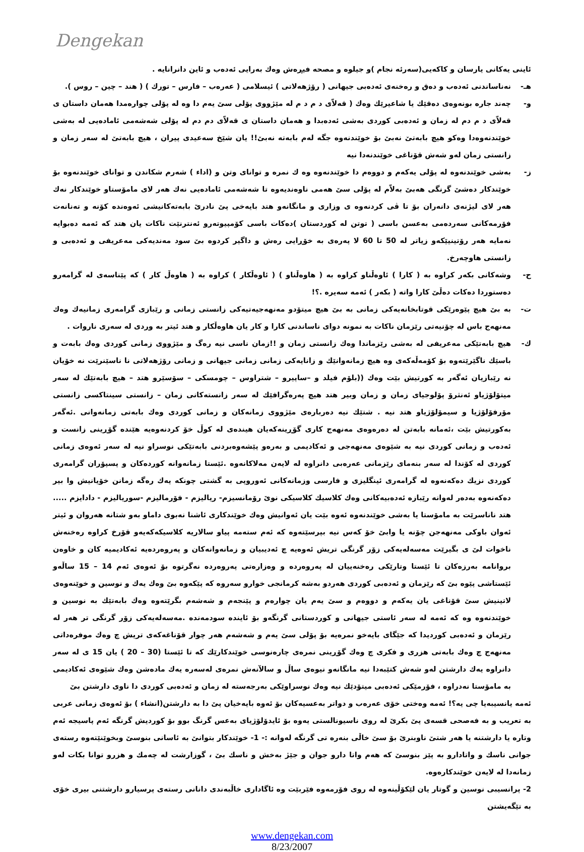Dengekan
ئاینی یەكانی یارسان و كاكەیی(سەرئە نجام )و جیلوە و مصحە فیڕەش وەك بەرایی ئەدەب و ئاین دانرانایە .
هـ- نەناساندنی ئەدەب و دەق و رەخنەی ئەدەبی جیهانی ( رۆژهەلاتی ) ئیسلامی ( عەرەب – فارس – تورك ) ( هند – چین – روس ).
و- چەند جارە بونەوەی دەقێك یا شاعیرێك وەك ( قەلاّی د م د م لە مێژووی پۆلی سێ یەم دا وە لە پۆلی چوارەمدا هەمان داستان ی قەلاّی د م دم لە زمان و ئەدەبی كوردی بەشی ئەدەبدا و هەمان داستان ی قەلاّی دم دم لە پۆلی شەشەمی ئامادەیی لە بەشی خوێندنەوەدا وەكو هیچ بابەتێ نەبێ بۆ خوێندنەوە جگە لەم بابەتە نەبێ!! یان شێخ سەعیدی پیران ، هیچ بابەتێ لە سەر زمان و زانستی زمان لەو شەش قۆناغی خوێندنەدا نیە
ز- بەشی خوێندنەوە لە پۆلی یەكەم و دووەم دا خوێندنەوە وە ك نمرە و توانای وتن و (اداء ) شەرم شكاندن و توانای خوێندنەوە بۆ خوێندكار دەشێ گرنگی هەبێ بەلاّم لە پۆلی سێ هەمی ناوەندیەوە تا شەشەمی ئامادەیی نەك هەر لای مامۆستاو خوێندكار نەك هەر لای لیژنەی دانەران بۆ تا ڤی كردنەوە ی وزاری و مانگانەو هتد بایەخی پێ نادرێ بابەتەكانیشی ئەوەندە كۆنە و تەنانەت فۆرمەكانی سەردەمی بەعسن باسی ( توتن لە كوردستان )دەكات باسی كۆمپیوتەرو ئەنترنێت ناكات یان هتد كە ئەمە دەبوایە نەمایە هەر رۆتینیێكەو زیاتر لە 50 تا 60 لا پەرەی بە خۆڕایی رەش و داگیر كردوە بێ سود مەندیەكی مەعریفی و ئەدەبی و زانستی هاوچەرخ.
ح- وشەكانی بكەر كراوە بە ( كارا ) ئاوەڵناو كراوە بە ( هاوەڵناو ) ( ئاوەڵكار ) كراوە بە ( هاوەڵ كار ) كە پێناسەی لە گرامەرو دەستوردا دەكات دەڵێ كارا واتە ( بكەر ) ئەمە سەیرە .؟!
ت- بە بێ هیچ پێوەرێكی قوتابخانەیەكی زمانی بە بێ هیچ میتۆدو مەنهەجیەتیەكی زانستی زمانی و رێبازی گرامەری زمانیەك وەك مەنهەج باس لە چۆنیەتی رێزمان ناكات بە نمونە دوای ناساندنی كارا و كار یان هاوەڵكار و هتد ئیتر بە وردی لە سەری ناروات .
ك- هیچ بابەتێكی مەعریفی لە بەشی رێزماندا وەك زانستی زمان و !!زمان ناسی نیە رەگ و مێژووی زمانی كوردی وەك بابەت و باسێك ناگێرێتەوە بۆ كۆمەڵەكەی وە هیچ زمانەوانێك و زانایەكی زمانی زمانی جیهانی و زمانی رۆژهەلاتی نا ناسێنرێت نە خۆیان نە رێبازیان ئەگەر بە كورتیش بێت وەك ((بلۆم فیلد و –ساپیرو – شتراوس – چومسكی – سۆسێرو هتد – هیچ بابەتێك لە سەر میتۆلۆژیاو ئەنثرۆ پۆلوجیای زمان و زمان وبیر هتد هیچ پەرەگرافێك لە سەر زانستەكانی زمان – زانستی سینتاكسی زانستی مۆرفۆلۆژیا و سیمۆلۆژیاو هتد نیە . شتێك نیە دەربارەی مێژووی زمانەكان و زمانی كوردی وەك بابەتی زمانەوانی .ئەگەر بەكورتیش بێت ،ئەمانە بابەتن لە دەرەوەی مەنهەج كاری گۆڕینەكەیان هیندەی لە كوڵ خۆ كردنەوەیە هێندە گۆڕینی زانست و ئەدەب و زمانی كوردی نیە بە شێوەی مەنهەجی و ئەكادیمی و بەرەو پێشەوەبردنی بابەتێكی نوسراو نیە لە سەر ئەوەی زمانی كوردی لە كۆندا لە سەر بنەمای رێزمانی عەرەبی دانراوە لە لایەن مەلاكانەوە .ئێستا زمانەوانە كوردەكان و پسپۆران گرامەری كوردی نزیك دەكەنەوە لە گرامەری ئینگلیزی و فارسی وزمانەكانی ئەوروپی بە گشتی چونكە یەك رەگە زمانن خۆیانیش وا بیر دەكەنەوە بەدەر لەوانە رێبازە ئەدەبیەكانی وەك كلاسیك كلاسیكی نوێ رۆمانسیزم- ریالیزم - فۆرمالیزم -سوریالیزم - دادایزم ..... هتد ناناسرێت بە مامۆستا یا بەشی خوێندنەوە ئەوە بێت یان ئەوانیش وەك خوێندكاری ئاشنا نەبوی داماو بەو شتانە هەروان و ئیتر ئەوان باوكی مەنهەجن چۆنە یا وابێ خۆ كەس نیە بپرسێتەوە كە ئەم ستەمە پیاو سالاریە كلاسیكەكەیەو قۆرخ كراوە رەخنەش ناخوات لێ ی بگیرێت مەسەلەیەكی زۆر گرنگی تریش ئەوەیە چ ئەدیبیان و زمانەوانەكان و پەروەردەیە ئەكادیمیە كان و خاوەن بروانامە بەرزەكان تا ئێستا وتارێكی رەخنەییان لە پەروەردە و وەزارەتی پەروەردە نەگرتوە بۆ ئەوەی ئەم 14 – 15 ساڵەو ئێستاشی پێوە بێ كە رێزمان و ئەدەبی كوردی هەردو بەشە كرمانجی خوارو سەروە كە پێكەوە بێ وەك یەك و نوسین و خوێنەوەی لاتینیش سێ قۆناغی یان یەكەم و دووەم و سێ یەم یان چوارەم و پێنجەم و شەشەم بگرێتەوە وەك بابەتێك بە نوسین و خوێندنەوە وە كە ئەمە لە سەر ئاستی جیهانی و كوردستانی گرنگەو بۆ ئایندە سودمەندە .مەسەلەیەكی زۆر گرنگی تر هەر لە رێزمان و ئەدەبی كوردیدا كە جێگای بایەخو نمرەیە بۆ پۆلی سێ یەم و شەشەم هەر چوار قۆناغەكەی تریش چ وەك موفرەداتی مەنهەج چ وەك بابەتی هزری و فكری چ وەك گۆڕینی نمرەی چارەنوسی خوێندكارێك كە تا ئێستا (30 – 20 ) یان 15 ی لە سەر دانراوە یەك دارشتن لەو شەش كتێبەدا نیە مانگانەو نیوەی ساڵ و سالآنەش نمرەی لەسەرە یەك مادەشن وەك شێوەی ئەكادیمی بە مامۆستا نەدراوە ، فۆرمێكی ئەدەبی میتۆدێك نیە وەك نوسراوێكی بەرجەستە لە زمان و ئەدەبی كوردی دا ناوی دارشتن بێ
ئەمە یانسیبەیا چی یە؟! ئەمە وەختی خۆی عەرەب و دواتر بەعسیەكان بۆ ئەوە بایەخیان پێ دا بە دارشتن(انشاء ) بۆ ئەوەی زمانی عربی بە تعریب و بە فەصحی قسەی پێ بكرێ لە روی ناسیونالستی یەوە بۆ ئایدۆلۆژیای بەعس گرنگ بوو بۆ كوردیش گرنگە ئەم پاسیجە ئەم وتارە یا دارشتنە یا هەر شتێ ناوبنرێ بۆ سێ خاڵی بنەرە تی گرنگە لەوانە :- 1- خوێندكار بتوانێ بە ئاسانی بنوسێ وبخوێنێتەوە رستەی جوانی ناسك و واتادارو بە پێز بنوسێ كە هەم واتا دارو جوان و جێژ بەخش و ناسك بێ ، گوزارشت لە چەمك و هزرو توانا بكات لەو زمانەدا لە لایەن خوێندكارەوە.
2- پرانسیبی نوسین و گوتار یان لێكۆڵینەوە لە روی فۆرمەوە فێربێت وە ئاگاداری خاڵبەندی دانانی رستەی پرسیارو دارشتنی بیری خۆی بە تێگەیشتن
www.dengekan.com
8/23/2007